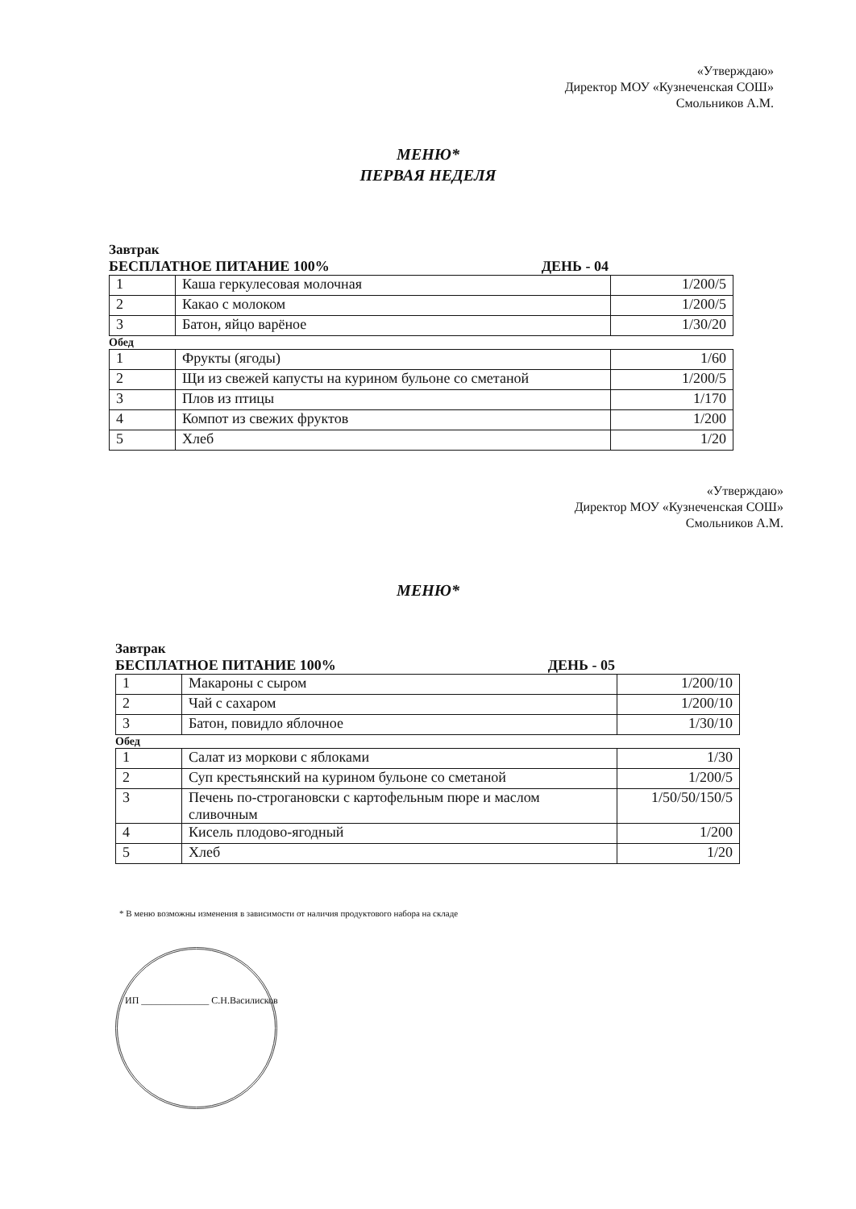«Утверждаю»
Директор МОУ «Кузнеченская СОШ»
Смольников А.М.
МЕНЮ*
ПЕРВАЯ НЕДЕЛЯ
Завтрак
БЕСПЛАТНОЕ ПИТАНИЕ 100% ДЕНЬ - 04
| 1 | Каша геркулесовая молочная | 1/200/5 |
| 2 | Какао с молоком | 1/200/5 |
| 3 | Батон, яйцо варёное | 1/30/20 |
Обед
| 1 | Фрукты (ягоды) | 1/60 |
| 2 | Щи из свежей капусты на курином бульоне со сметаной | 1/200/5 |
| 3 | Плов из птицы | 1/170 |
| 4 | Компот из свежих фруктов | 1/200 |
| 5 | Хлеб | 1/20 |
«Утверждаю»
Директор МОУ «Кузнеченская СОШ»
Смольников А.М.
МЕНЮ*
Завтрак
БЕСПЛАТНОЕ ПИТАНИЕ 100% ДЕНЬ - 05
| 1 | Макароны с сыром | 1/200/10 |
| 2 | Чай с сахаром | 1/200/10 |
| 3 | Батон, повидло яблочное | 1/30/10 |
Обед
| 1 | Салат из моркови с яблоками | 1/30 |
| 2 | Суп крестьянский на курином бульоне со сметаной | 1/200/5 |
| 3 | Печень по-строгановски с картофельным пюре и маслом сливочным | 1/50/50/150/5 |
| 4 | Кисель плодово-ягодный | 1/200 |
| 5 | Хлеб | 1/20 |
* В меню возможны изменения в зависимости от наличия продуктового набора на складе
ИП ______________ С.Н.Василисков